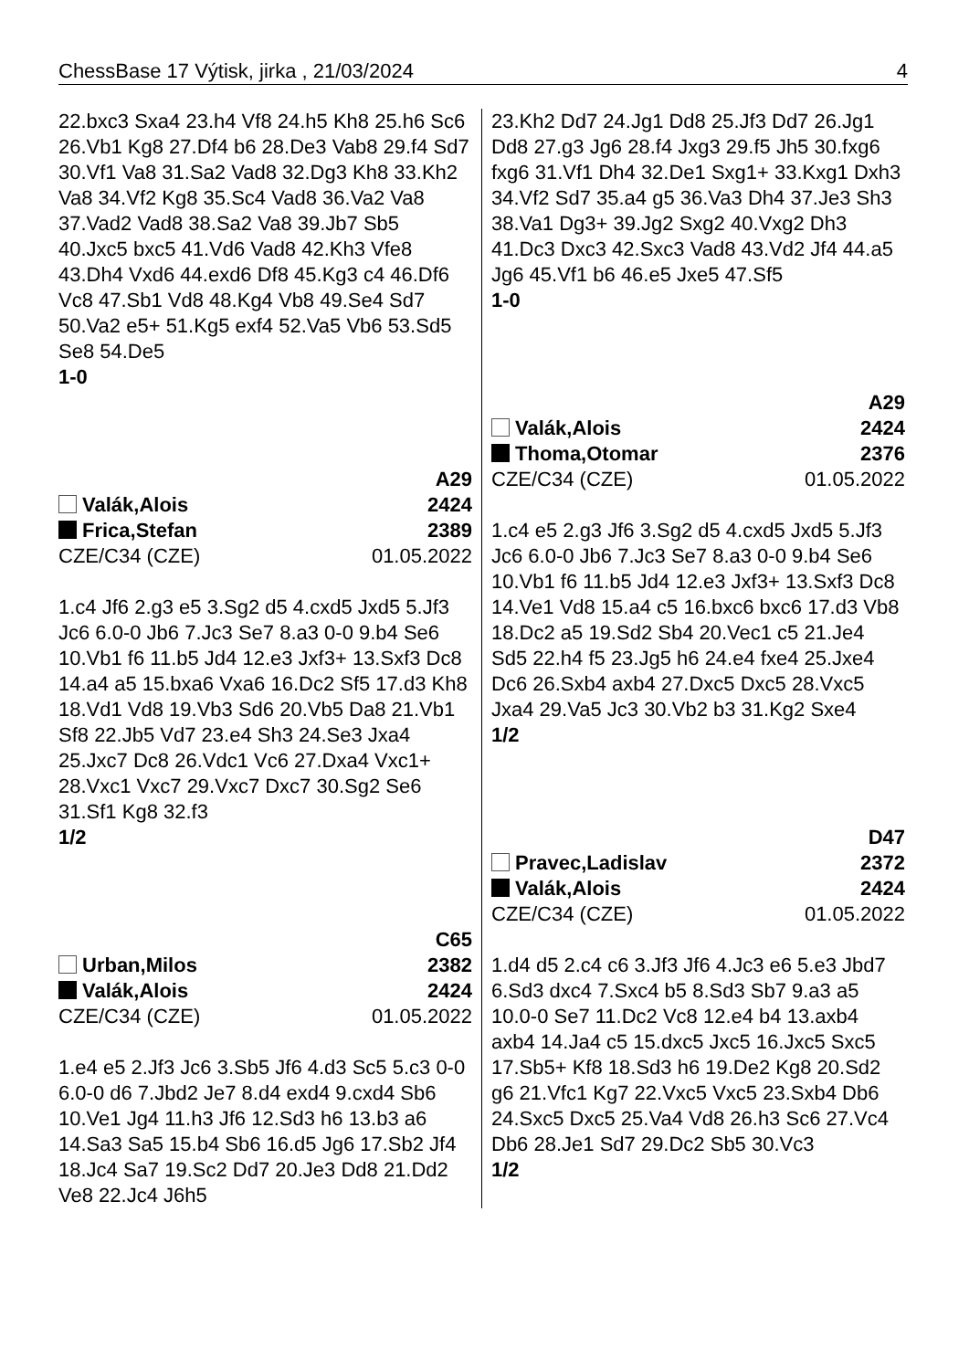ChessBase 17 Výtisk, jirka , 21/03/2024 4
22.bxc3 Sxa4 23.h4 Vf8 24.h5 Kh8 25.h6 Sc6 26.Vb1 Kg8 27.Df4 b6 28.De3 Vab8 29.f4 Sd7 30.Vf1 Va8 31.Sa2 Vad8 32.Dg3 Kh8 33.Kh2 Va8 34.Vf2 Kg8 35.Sc4 Vad8 36.Va2 Va8 37.Vad2 Vad8 38.Sa2 Va8 39.Jb7 Sb5 40.Jxc5 bxc5 41.Vd6 Vad8 42.Kh3 Vfe8 43.Dh4 Vxd6 44.exd6 Df8 45.Kg3 c4 46.Df6 Vc8 47.Sb1 Vd8 48.Kg4 Vb8 49.Se4 Sd7 50.Va2 e5+ 51.Kg5 exf4 52.Va5 Vb6 53.Sd5 Se8 54.De5
1-0
A29
Valák,Alois 2424
Frica,Stefan 2389
CZE/C34 (CZE) 01.05.2022
1.c4 Jf6 2.g3 e5 3.Sg2 d5 4.cxd5 Jxd5 5.Jf3 Jc6 6.0-0 Jb6 7.Jc3 Se7 8.a3 0-0 9.b4 Se6 10.Vb1 f6 11.b5 Jd4 12.e3 Jxf3+ 13.Sxf3 Dc8 14.a4 a5 15.bxa6 Vxa6 16.Dc2 Sf5 17.d3 Kh8 18.Vd1 Vd8 19.Vb3 Sd6 20.Vb5 Da8 21.Vb1 Sf8 22.Jb5 Vd7 23.e4 Sh3 24.Se3 Jxa4 25.Jxc7 Dc8 26.Vdc1 Vc6 27.Dxa4 Vxc1+ 28.Vxc1 Vxc7 29.Vxc7 Dxc7 30.Sg2 Se6 31.Sf1 Kg8 32.f3
1/2
C65
Urban,Milos 2382
Valák,Alois 2424
CZE/C34 (CZE) 01.05.2022
1.e4 e5 2.Jf3 Jc6 3.Sb5 Jf6 4.d3 Sc5 5.c3 0-0 6.0-0 d6 7.Jbd2 Je7 8.d4 exd4 9.cxd4 Sb6 10.Ve1 Jg4 11.h3 Jf6 12.Sd3 h6 13.b3 a6 14.Sa3 Sa5 15.b4 Sb6 16.d5 Jg6 17.Sb2 Jf4 18.Jc4 Sa7 19.Sc2 Dd7 20.Je3 Dd8 21.Dd2 Ve8 22.Jc4 J6h5
23.Kh2 Dd7 24.Jg1 Dd8 25.Jf3 Dd7 26.Jg1 Dd8 27.g3 Jg6 28.f4 Jxg3 29.f5 Jh5 30.fxg6 fxg6 31.Vf1 Dh4 32.De1 Sxg1+ 33.Kxg1 Dxh3 34.Vf2 Sd7 35.a4 g5 36.Va3 Dh4 37.Je3 Sh3 38.Va1 Dg3+ 39.Jg2 Sxg2 40.Vxg2 Dh3 41.Dc3 Dxc3 42.Sxc3 Vad8 43.Vd2 Jf4 44.a5 Jg6 45.Vf1 b6 46.e5 Jxe5 47.Sf5
1-0
A29
Valák,Alois 2424
Thoma,Otomar 2376
CZE/C34 (CZE) 01.05.2022
1.c4 e5 2.g3 Jf6 3.Sg2 d5 4.cxd5 Jxd5 5.Jf3 Jc6 6.0-0 Jb6 7.Jc3 Se7 8.a3 0-0 9.b4 Se6 10.Vb1 f6 11.b5 Jd4 12.e3 Jxf3+ 13.Sxf3 Dc8 14.Ve1 Vd8 15.a4 c5 16.bxc6 bxc6 17.d3 Vb8 18.Dc2 a5 19.Sd2 Sb4 20.Vec1 c5 21.Je4 Sd5 22.h4 f5 23.Jg5 h6 24.e4 fxe4 25.Jxe4 Dc6 26.Sxb4 axb4 27.Dxc5 Dxc5 28.Vxc5 Jxa4 29.Va5 Jc3 30.Vb2 b3 31.Kg2 Sxe4
1/2
D47
Pravec,Ladislav 2372
Valák,Alois 2424
CZE/C34 (CZE) 01.05.2022
1.d4 d5 2.c4 c6 3.Jf3 Jf6 4.Jc3 e6 5.e3 Jbd7 6.Sd3 dxc4 7.Sxc4 b5 8.Sd3 Sb7 9.a3 a5 10.0-0 Se7 11.Dc2 Vc8 12.e4 b4 13.axb4 axb4 14.Ja4 c5 15.dxc5 Jxc5 16.Jxc5 Sxc5 17.Sb5+ Kf8 18.Sd3 h6 19.De2 Kg8 20.Sd2 g6 21.Vfc1 Kg7 22.Vxc5 Vxc5 23.Sxb4 Db6 24.Sxc5 Dxc5 25.Va4 Vd8 26.h3 Sc6 27.Vc4 Db6 28.Je1 Sd7 29.Dc2 Sb5 30.Vc3
1/2